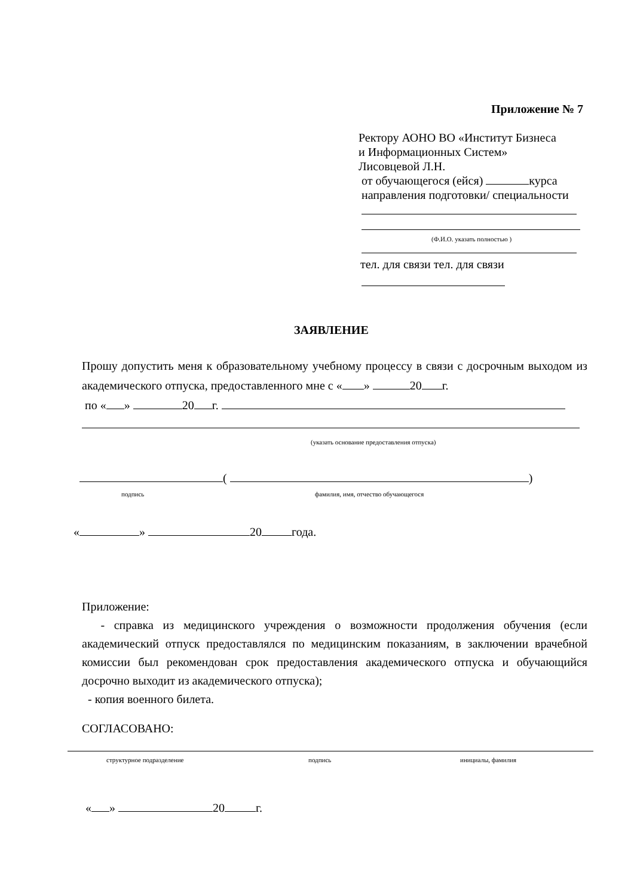Приложение № 7
Ректору АОНО ВО «Институт Бизнеса
и Информационных Систем»
Лисовцевой Л.Н.
от обучающегося (ейся) курса
направления подготовки/ специальности
(Ф.И.О. указать полностью )
тел. для связи тел. для связи
ЗАЯВЛЕНИЕ
Прошу допустить меня к образовательному учебному процессу в связи с досрочным выходом из академического отпуска, предоставленного мне с « » 20 г.
по « » 20 г.
(указать основание предоставления отпуска)
( )
подпись
фамилия, имя, отчество обучающегося
« » 20 года.
Приложение:
- справка из медицинского учреждения о возможности продолжения обучения (если академический отпуск предоставлялся по медицинским показаниям, в заключении врачебной комиссии был рекомендован срок предоставления академического отпуска и обучающийся досрочно выходит из академического отпуска);
- копия военного билета.
СОГЛАСОВАНО:
структурное подразделение подпись инициалы, фамилия
« » 20 г.